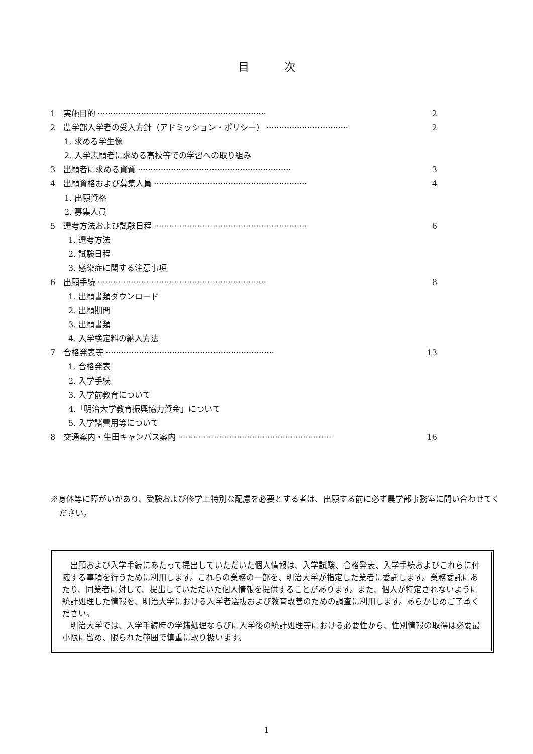目次
1　実施目的 ·································································· 2
2　農学部入学者の受入方針（アドミッション・ポリシー） ································ 2
1. 求める学生像
2. 入学志願者に求める高校等での学習への取り組み
3　出願者に求める資質 ···························································· 3
4　出願資格および募集人員 ···························································· 4
1. 出願資格
2. 募集人員
5　選考方法および試験日程 ···························································· 6
1. 選考方法
2. 試験日程
3. 感染症に関する注意事項
6　出願手続 ·································································· 8
1. 出願書類ダウンロード
2. 出願期間
3. 出願書類
4. 入学検定料の納入方法
7　合格発表等 ·································································· 13
1. 合格発表
2. 入学手続
3. 入学前教育について
4.「明治大学教育振興協力資金」について
5. 入学諸費用等について
8　交通案内・生田キャンパス案内 ···························································· 16
※身体等に障がいがあり、受験および修学上特別な配慮を必要とする者は、出願する前に必ず農学部事務室に問い合わせてください。
出願および入学手続にあたって提出していただいた個人情報は、入学試験、合格発表、入学手続およびこれらに付随する事項を行うために利用します。これらの業務の一部を、明治大学が指定した業者に委託します。業務委託にあたり、同業者に対して、提出していただいた個人情報を提供することがあります。また、個人が特定されないように統計処理した情報を、明治大学における入学者選抜および教育改善のための調査に利用します。あらかじめご了承ください。
明治大学では、入学手続時の学籍処理ならびに入学後の統計処理等における必要性から、性別情報の取得は必要最小限に留め、限られた範囲で慎重に取り扱います。
1